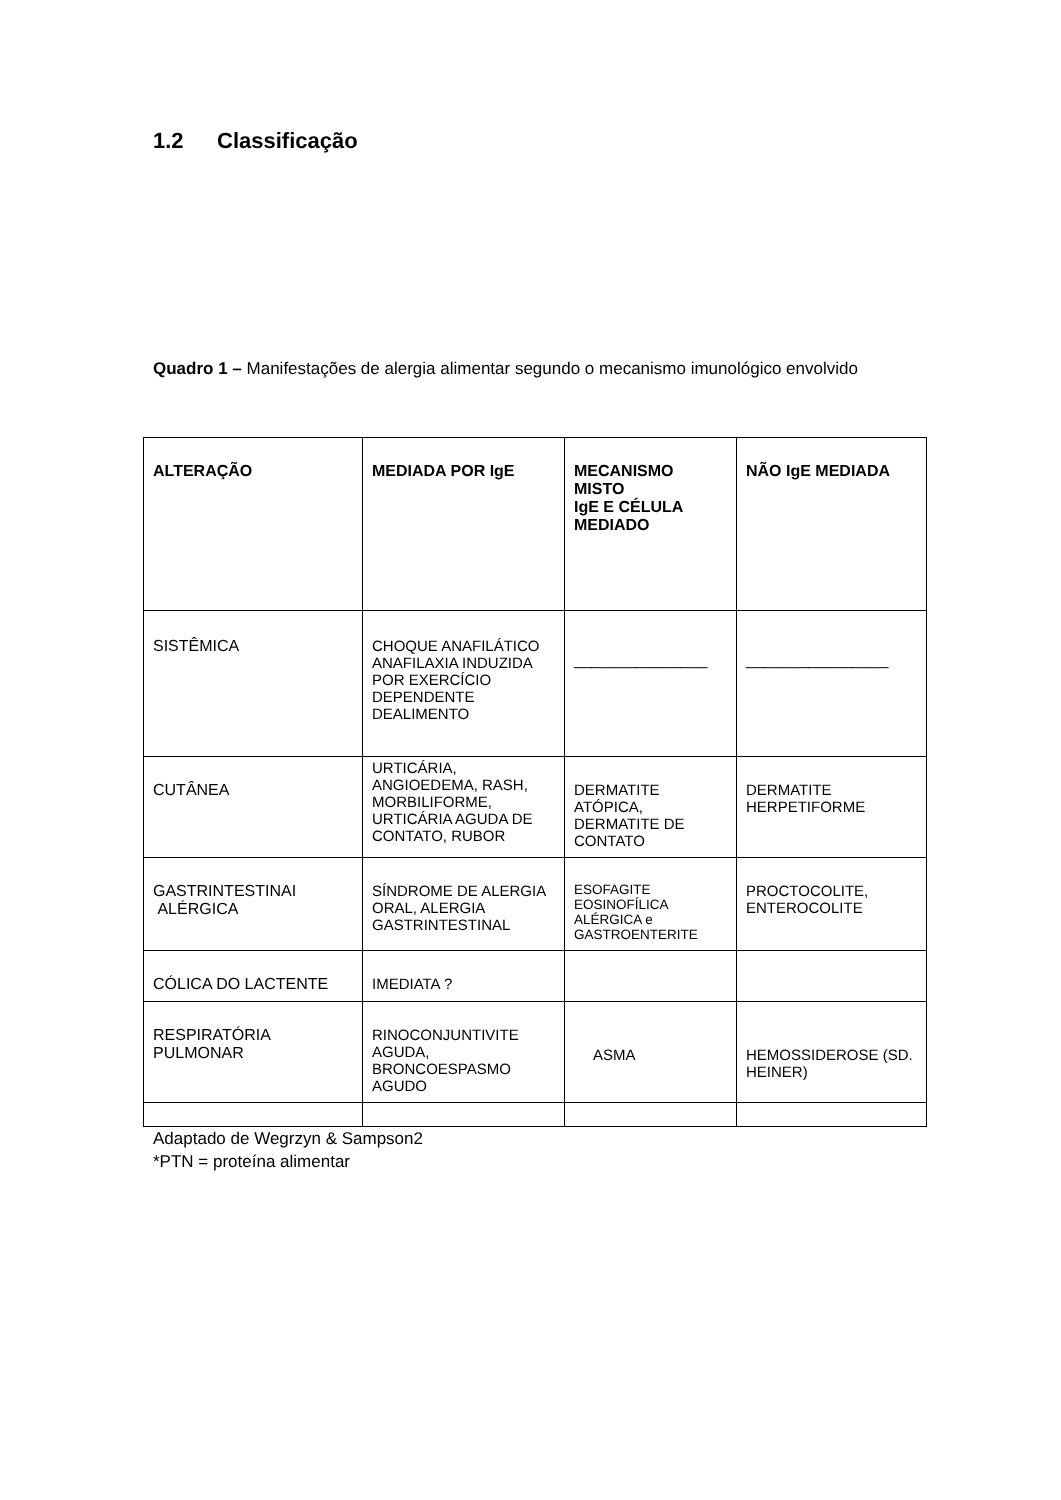1.2 Classificação
Quadro 1 – Manifestações de alergia alimentar segundo o mecanismo imunológico envolvido
| ALTERAÇÃO | MEDIADA POR IgE | MECANISMO MISTO IgE E CÉLULA MEDIADO | NÃO IgE MEDIADA |
| --- | --- | --- | --- |
| SISTÊMICA | CHOQUE ANAFILÁTICO ANAFILAXIA INDUZIDA POR EXERCÍCIO DEPENDENTE DEALIMENTO | _______________ | ________________ |
| CUTÂNEA | URTICÁRIA, ANGIOEDEMA, RASH, MORBILIFORME, URTICÁRIA AGUDA DE CONTATO, RUBOR | DERMATITE ATÓPICA, DERMATITE DE CONTATO | DERMATITE HERPETIFORME |
| GASTRINTESTINAI ALÉRGICA | SÍNDROME DE ALERGIA ORAL, ALERGIA GASTRINTESTINAL | ESOFAGITE EOSINOFÍLICA ALÉRGICA e GASTROENTERITE | PROCTOCOLITE, ENTEROCOLITE |
| CÓLICA DO LACTENTE | IMEDIATA ? | | |
| RESPIRATÓRIA PULMONAR | RINOCONJUNTIVITE AGUDA, BRONCOESPASMO AGUDO | ASMA | HEMOSSIDEROSE (SD. HEINER) |
Adaptado de Wegrzyn & Sampson2
*PTN = proteína alimentar